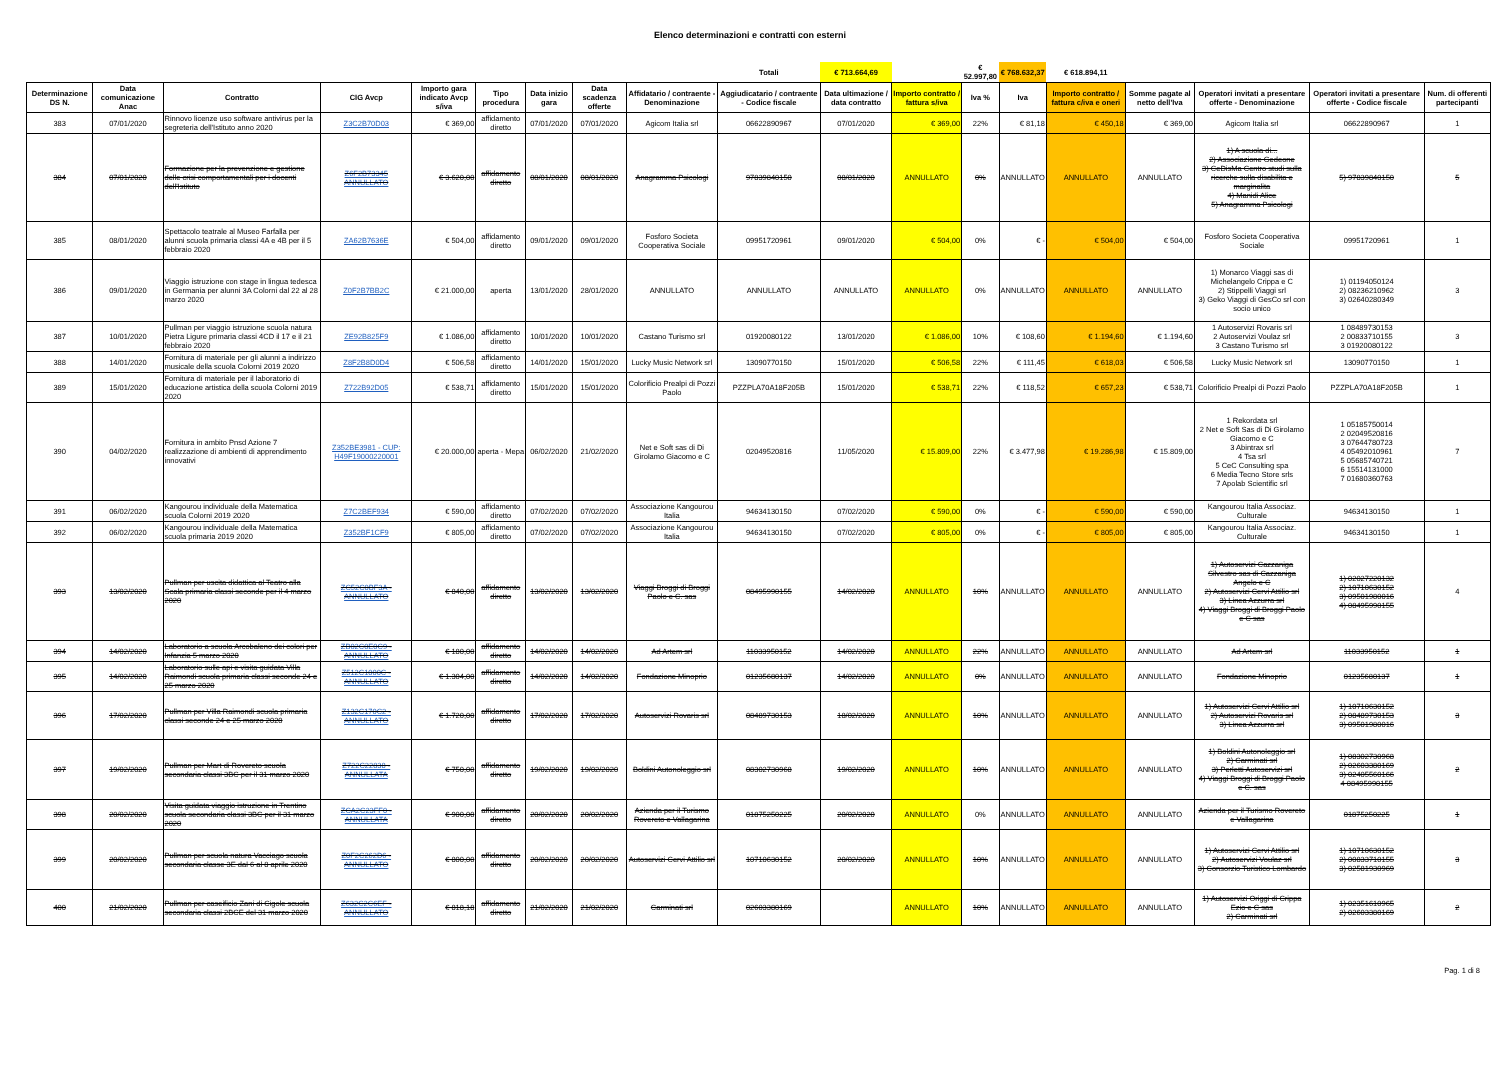Elenco determinazioni e contratti con esterni
| | | | | | | | | | Totali | € 713.664,69 | | € 52.997,80 | € 768.632,37 | € 618.894,11 | | | | |
| Determinazione DS N. | Data comunicazione Anac | Contratto | CIG Avcp | Importo gara indicato Avcp s/iva | Tipo procedura | Data inizio gara | Data scadenza offerte | Affidatario / contraente - Denominazione | Aggiudicatario / contraente - Codice fiscale | Data ultimazione / data contratto | Importo contratto / fattura s/iva | Iva % | Iva | Importo contratto / fattura c/iva e oneri | Somme pagate al netto dell'Iva | Operatori invitati a presentare offerte - Denominazione | Operatori invitati a presentare offerte - Codice fiscale | Num. di offerenti partecipanti |
| 383 | 07/01/2020 | Rinnovo licenze uso software antivirus per la segreteria dell'Istituto anno 2020 | Z3C2B70D03 | € 369,00 | affidamento diretto | 07/01/2020 | 07/01/2020 | Agicom Italia srl | 06622890967 | 07/01/2020 | € 369,00 | 22% | € 81,18 | € 450,18 | € 369,00 | Agicom Italia srl | 06622890967 | 1 |
| 384 | 07/01/2020 | Formazione per la prevenzione e gestione delle crisi comportamentali per i docenti dell'Istituto | Z6F2B73345 ANNULLATO | € 3.620,00 | affidamento diretto | 08/01/2020 | 08/01/2020 | Anagramma Psicologi | 97839840150 | 08/01/2020 | ANNULLATO | 0% | ANNULLATO | ANNULLATO | ANNULLATO | 1) A scuola di... 2) Associazione Gedeone 3) CeDisMa Centro studi sulla ricerche sulla disabilita e marginalita 4) Manidi Alice 5) Anagramma Psicologi | 5) 97839840150 | 5 |
| 385 | 08/01/2020 | Spettacolo teatrale al Museo Farfalla per alunni scuola primaria classi 4A e 4B per il 5 febbraio 2020 | ZA62B7636E | € 504,00 | affidamento diretto | 09/01/2020 | 09/01/2020 | Fosforo Societa Cooperativa Sociale | 09951720961 | 09/01/2020 | € 504,00 | 0% | € - | € 504,00 | € 504,00 | Fosforo Societa Cooperativa Sociale | 09951720961 | 1 |
| 386 | 09/01/2020 | Viaggio istruzione con stage in lingua tedesca in Germania per alunni 3A Colorni dal 22 al 28 marzo 2020 | Z0F2B7BB2C | € 21.000,00 | aperta | 13/01/2020 | 28/01/2020 | ANNULLATO | ANNULLATO | ANNULLATO | ANNULLATO | 0% | ANNULLATO | ANNULLATO | ANNULLATO | 1) Monarco Viaggi sas di Michelangelo Crippa e C 2) Stippelli Viaggi srl 3) Geko Viaggi di GesCo srl con socio unico | 1) 01194050124 2) 08236210962 3) 02640280349 | 3 |
| 387 | 10/01/2020 | Pullman per viaggio istruzione scuola natura Pietra Ligure primaria classi 4CD il 17 e il 21 febbraio 2020 | ZE92B825F9 | € 1.086,00 | affidamento diretto | 10/01/2020 | 10/01/2020 | Castano Turismo srl | 01920080122 | 13/01/2020 | € 1.086,00 | 10% | € 108,60 | € 1.194,60 | € 1.194,60 | 1 Autoservizi Rovaris srl 2 Autoservizi Voulaz srl 3 Castano Turismo srl | 1 08489730153 2 00833710155 3 01920080122 | 3 |
| 388 | 14/01/2020 | Fornitura di materiale per gli alunni a indirizzo musicale della scuola Colorni 2019 2020 | Z8F2B8D0D4 | € 506,58 | affidamento diretto | 14/01/2020 | 15/01/2020 | Lucky Music Network srl | 13090770150 | 15/01/2020 | € 506,58 | 22% | € 111,45 | € 618,03 | € 506,58 | Lucky Music Network srl | 13090770150 | 1 |
| 389 | 15/01/2020 | Fornitura di materiale per il laboratorio di educazione artistica della scuola Colorni 2019 2020 | Z722B92D05 | € 538,71 | affidamento diretto | 15/01/2020 | 15/01/2020 | Colorificio Prealpi di Pozzi Paolo | PZZPLA70A18F205B | 15/01/2020 | € 538,71 | 22% | € 118,52 | € 657,23 | € 538,71 | Colorificio Prealpi di Pozzi Paolo | PZZPLA70A18F205B | 1 |
| 390 | 04/02/2020 | Fornitura in ambito Pnsd Azione 7 realizzazione di ambienti di apprendimento innovativi | Z352BE3981 - CUP: H49F19000220001 | € 20.000,00 | aperta - Mepa | 06/02/2020 | 21/02/2020 | Net e Soft sas di Di Girolamo Giacomo e C | 02049520816 | 11/05/2020 | € 15.809,00 | 22% | € 3.477,98 | € 19.286,98 | € 15.809,00 | 1 Rekordata srl 2 Net e Soft Sas di Di Girolamo Giacomo e C 3 Abintrax srl 4 Tsa srl 5 CeC Consulting spa 6 Media Tecno Store srls 7 Apolab Scientific srl | 1 05185750014 2 02049520816 3 07644780723 4 05492010961 5 05685740721 6 15514131000 7 01680360763 | 7 |
| 391 | 06/02/2020 | Kangourou individuale della Matematica scuola Colorni 2019 2020 | Z7C2BEF934 | € 590,00 | affidamento diretto | 07/02/2020 | 07/02/2020 | Associazione Kangourou Italia | 94634130150 | 07/02/2020 | € 590,00 | 0% | € - | € 590,00 | € 590,00 | Kangourou Italia Associaz. Culturale | 94634130150 | 1 |
| 392 | 06/02/2020 | Kangourou individuale della Matematica scuola primaria 2019 2020 | Z352BF1CF9 | € 805,00 | affidamento diretto | 07/02/2020 | 07/02/2020 | Associazione Kangourou Italia | 94634130150 | 07/02/2020 | € 805,00 | 0% | € - | € 805,00 | € 805,00 | Kangourou Italia Associaz. Culturale | 94634130150 | 1 |
| 393 | 13/02/2020 | Pullman per uscita didattica al Teatro alla Scala primaria classi seconde per il 4 marzo 2020 | ZC52C0BF3A - ANNULLATO | € 840,00 | affidamento diretto | 13/02/2020 | 13/02/2020 | Viaggi Broggi di Broggi Paolo e C. sas | 08495990155 | 14/02/2020 | ANNULLATO | 10% | ANNULLATO | ANNULLATO | ANNULLATO | 1) Autoservizi Cazzaniga Silvestro sas di Cazzaniga Angelo e C 2) Autoservizi Cervi Attilio srl 3) Linea Azzurra srl 4) Viaggi Broggi di Broggi Paolo e C sas | 1) 02027220132 2) 10710630152 3) 09501980016 4) 08495990155 | 4 |
| 394 | 14/02/2020 | Laboratorio a scuola Arcobaleno dei colori per Infanzia 5 marzo 2020 | ZB02C0E0C9 - ANNULLATO | € 180,00 | affidamento diretto | 14/02/2020 | 14/02/2020 | Ad Artem srl | 11033950152 | 14/02/2020 | ANNULLATO | 22% | ANNULLATO | ANNULLATO | ANNULLATO | Ad Artem srl | 11033950152 | 1 |
| 395 | 14/02/2020 | Laboratorio sulle api e visita guidata Villa Raimondi scuola primaria classi seconde 24 e 25 marzo 2020 | Z512C1000C - ANNULLATO | € 1.304,00 | affidamento diretto | 14/02/2020 | 14/02/2020 | Fondazione Minoprio | 01235680137 | 14/02/2020 | ANNULLATO | 0% | ANNULLATO | ANNULLATO | ANNULLATO | Fondazione Minoprio | 01235680137 | 1 |
| 396 | 17/02/2020 | Pullman per Villa Raimondi scuola primaria classi seconde 24 e 25 marzo 2020 | Z132C170C2 - ANNULLATO | € 1.720,00 | affidamento diretto | 17/02/2020 | 17/02/2020 | Autoservizi Rovaris srl | 08489730153 | 18/02/2020 | ANNULLATO | 10% | ANNULLATO | ANNULLATO | ANNULLATO | 1) Autoservizi Cervi Attilio srl 2) Autoservizi Rovaris srl 3) Linea Azzurra srl | 1) 10710630152 2) 08489730153 3) 09501980016 | 3 |
| 397 | 19/02/2020 | Pullman per Mart di Rovereto scuola secondaria classi 3BC per il 31 marzo 2020 | Z722C22838 - ANNULLATA | € 750,00 | affidamento diretto | 19/02/2020 | 19/02/2020 | Boldini Autonoleggio srl | 08302730968 | 19/02/2020 | ANNULLATO | 10% | ANNULLATO | ANNULLATO | ANNULLATO | 1) Boldini Autonoleggio srl 2) Carminati srl 3) Perletti Autoservizi srl 4) Viaggi Broggi di Broggi Paolo e C. sas | 1) 08302730968 2) 02603380169 3) 02405560166 4 08495990155 | 2 |
| 398 | 20/02/2020 | Visita guidata viaggio istruzione in Trentino scuola secondaria classi 3BC per il 31 marzo 2020 | ZCA2C23FF0 - ANNULLATA | € 900,00 | affidamento diretto | 20/02/2020 | 20/02/2020 | Azienda per il Turismo Rovereto e Vallagarina | 01875250225 | 20/02/2020 | ANNULLATO | 0% | ANNULLATO | ANNULLATO | ANNULLATO | Azienda per il Turismo Rovereto e Vallagarina | 01875250225 | 1 |
| 399 | 20/02/2020 | Pullman per scuola natura Vacciago scuola secondaria classe 3E dal 6 al 8 aprile 2020 | Z0F2C262D6 - ANNULLATO | € 800,00 | affidamento diretto | 20/02/2020 | 20/02/2020 | Autoservizi Cervi Attilio srl | 10710630152 | 20/02/2020 | ANNULLATO | 10% | ANNULLATO | ANNULLATO | ANNULLATO | 1) Autoservizi Cervi Attilio srl 2) Autoservizi Voulaz srl 3) Consorzio Turistico Lombardo | 1) 10710630152 2) 00833710155 3) 02581930969 | 3 |
| 400 | 21/02/2020 | Pullman per caseificio Zani di Cigole scuola secondaria classi 2BCE del 31 marzo 2020 | Z632C2C6EF - ANNULLATO | € 818,18 | affidamento diretto | 21/02/2020 | 21/02/2020 | Carminati srl | 02603380169 | | ANNULLATO | 10% | ANNULLATO | ANNULLATO | ANNULLATO | 1) Autoservizi Origgi di Crippa Ezio e C sas 2) Carminati srl | 1) 02351610965 2) 02603380169 | 2 |
Pag. 1 di 8